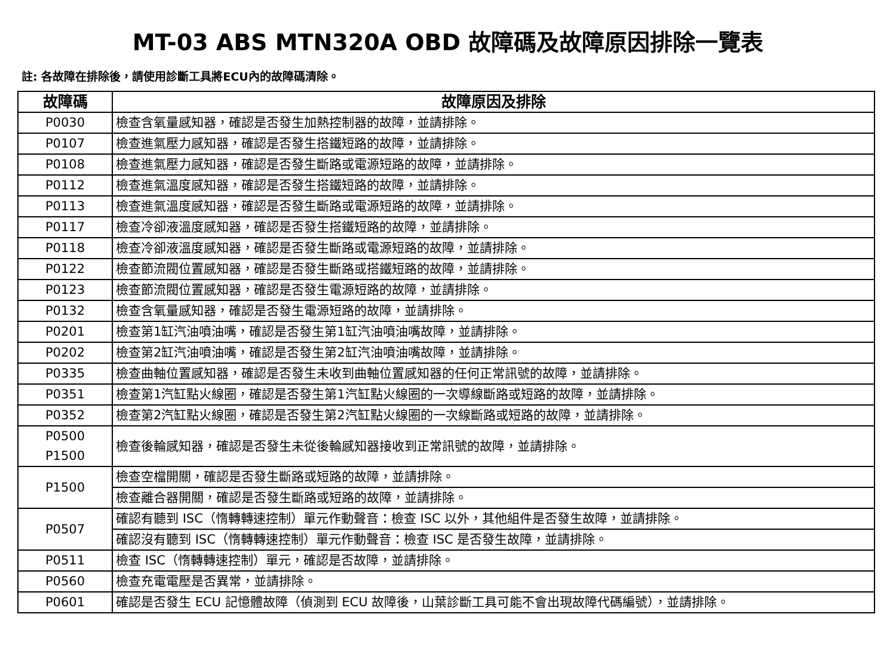MT-03 ABS MTN320A OBD 故障碼及故障原因排除一覽表
註: 各故障在排除後，請使用診斷工具將ECU內的故障碼清除。
| 故障碼 | 故障原因及排除 |
| --- | --- |
| P0030 | 檢查含氧量感知器，確認是否發生加熱控制器的故障，並請排除。 |
| P0107 | 檢查進氣壓力感知器，確認是否發生搭鐵短路的故障，並請排除。 |
| P0108 | 檢查進氣壓力感知器，確認是否發生斷路或電源短路的故障，並請排除。 |
| P0112 | 檢查進氣溫度感知器，確認是否發生搭鐵短路的故障，並請排除。 |
| P0113 | 檢查進氣溫度感知器，確認是否發生斷路或電源短路的故障，並請排除。 |
| P0117 | 檢查冷卻液溫度感知器，確認是否發生搭鐵短路的故障，並請排除。 |
| P0118 | 檢查冷卻液溫度感知器，確認是否發生斷路或電源短路的故障，並請排除。 |
| P0122 | 檢查節流閥位置感知器，確認是否發生斷路或搭鐵短路的故障，並請排除。 |
| P0123 | 檢查節流閥位置感知器，確認是否發生電源短路的故障，並請排除。 |
| P0132 | 檢查含氧量感知器，確認是否發生電源短路的故障，並請排除。 |
| P0201 | 檢查第1缸汽油噴油嘴，確認是否發生第1缸汽油噴油嘴故障，並請排除。 |
| P0202 | 檢查第2缸汽油噴油嘴，確認是否發生第2缸汽油噴油嘴故障，並請排除。 |
| P0335 | 檢查曲軸位置感知器，確認是否發生未收到曲軸位置感知器的任何正常訊號的故障，並請排除。 |
| P0351 | 檢查第1汽缸點火線圈，確認是否發生第1汽缸點火線圈的一次導線斷路或短路的故障，並請排除。 |
| P0352 | 檢查第2汽缸點火線圈，確認是否發生第2汽缸點火線圈的一次線斷路或短路的故障，並請排除。 |
| P0500 P1500 | 檢查後輪感知器，確認是否發生未從後輪感知器接收到正常訊號的故障，並請排除。 |
| P1500 | 檢查空檔開關，確認是否發生斷路或短路的故障，並請排除。 |
| | 檢查離合器開關，確認是否發生斷路或短路的故障，並請排除。 |
| P0507 | 確認有聽到 ISC（惰轉轉速控制）單元作動聲音：檢查 ISC 以外，其他組件是否發生故障，並請排除。 |
| | 確認沒有聽到 ISC（惰轉轉速控制）單元作動聲音：檢查 ISC 是否發生故障，並請排除。 |
| P0511 | 檢查 ISC（惰轉轉速控制）單元，確認是否故障，並請排除。 |
| P0560 | 檢查充電電壓是否異常，並請排除。 |
| P0601 | 確認是否發生 ECU 記憶體故障（偵測到 ECU 故障後，山葉診斷工具可能不會出現故障代碼編號），並請排除。 |